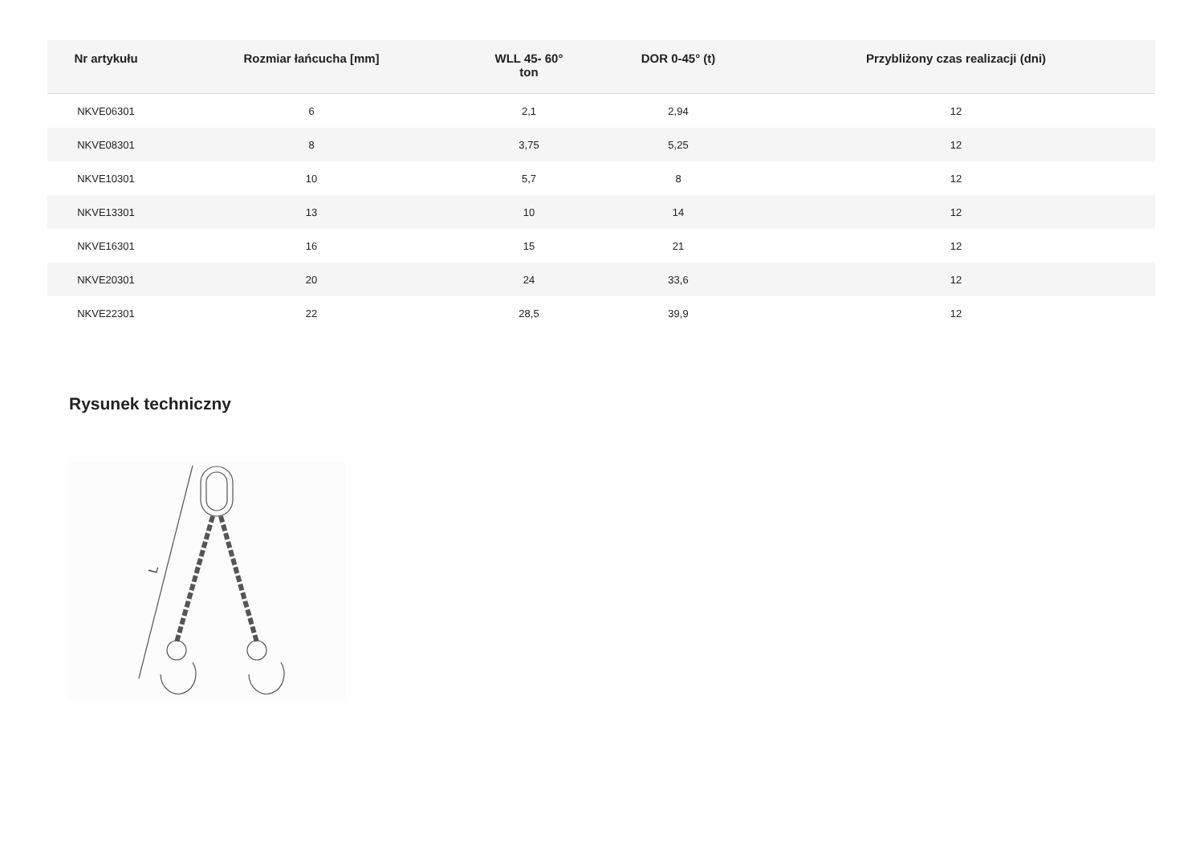| Nr artykułu | Rozmiar łańcucha [mm] | WLL 45- 60° ton | DOR 0-45° (t) | Przybliżony czas realizacji (dni) |
| --- | --- | --- | --- | --- |
| NKVE06301 | 6 | 2,1 | 2,94 | 12 |
| NKVE08301 | 8 | 3,75 | 5,25 | 12 |
| NKVE10301 | 10 | 5,7 | 8 | 12 |
| NKVE13301 | 13 | 10 | 14 | 12 |
| NKVE16301 | 16 | 15 | 21 | 12 |
| NKVE20301 | 20 | 24 | 33,6 | 12 |
| NKVE22301 | 22 | 28,5 | 39,9 | 12 |
Rysunek techniczny
L